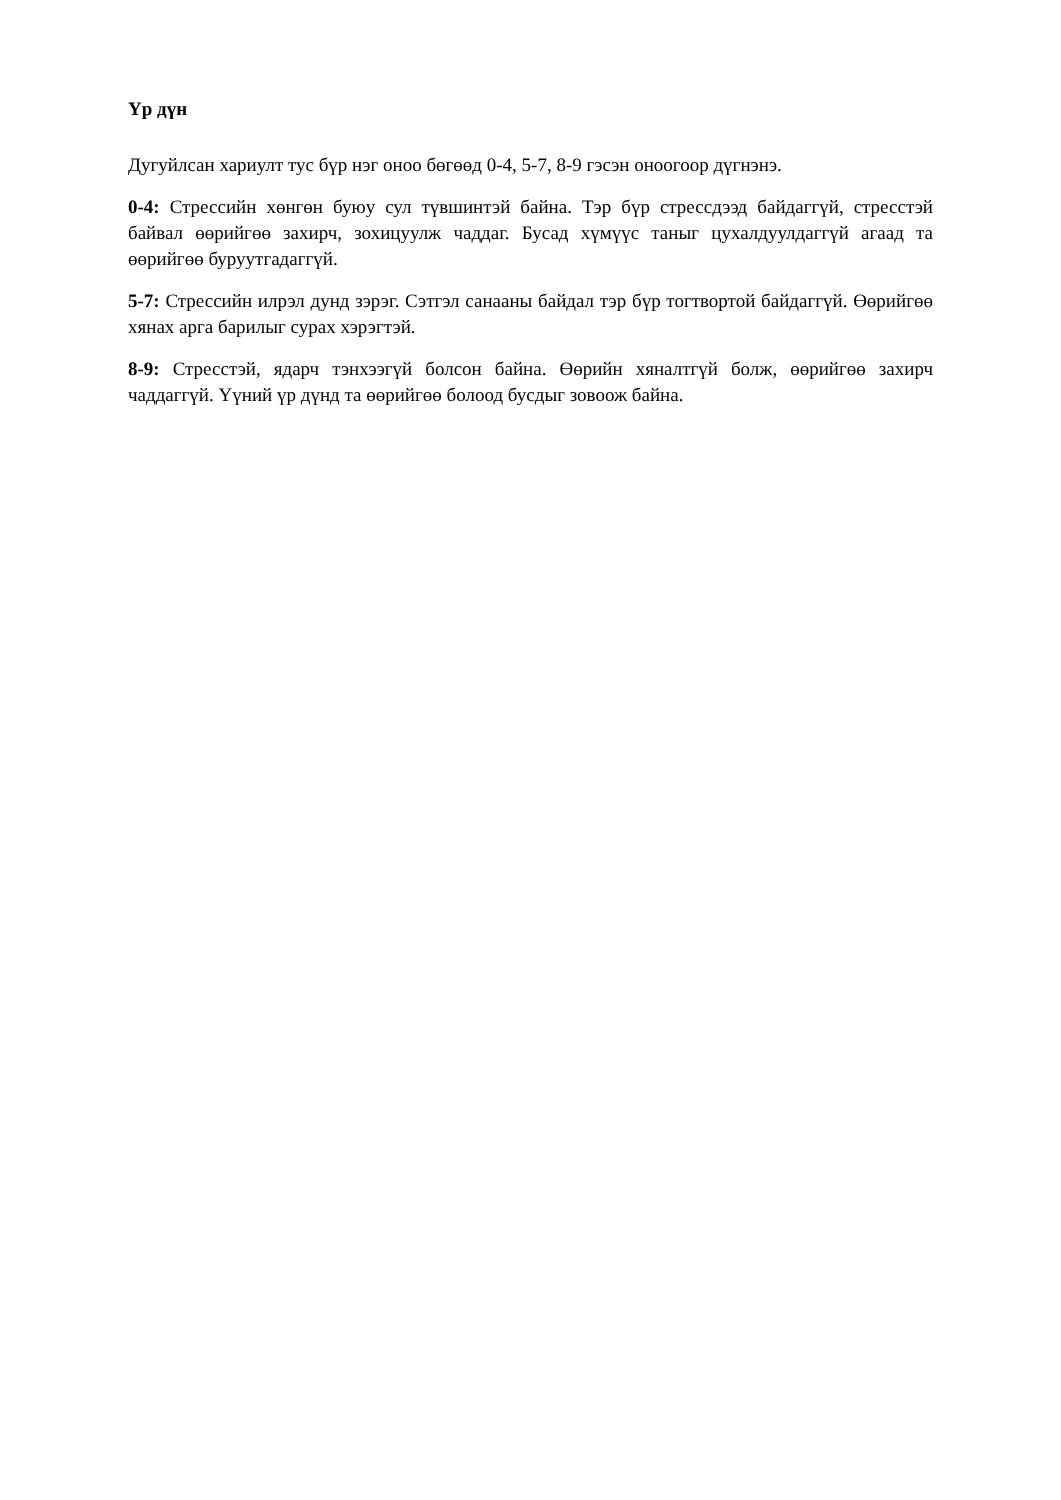Үр дүн
Дугуйлсан хариулт тус бүр нэг оноо бөгөөд 0-4, 5-7, 8-9 гэсэн оноогоор дүгнэнэ.
0-4: Стрессийн хөнгөн буюу сул түвшинтэй байна. Тэр бүр стрессдээд байдаггүй, стресстэй байвал өөрийгөө захирч, зохицуулж чаддаг. Бусад хүмүүс таныг цухалдуулдаггүй агаад та өөрийгөө буруутгадаггүй.
5-7: Стрессийн илрэл дунд зэрэг. Сэтгэл санааны байдал тэр бүр тогтвортой байдаггүй. Өөрийгөө хянах арга барилыг сурах хэрэгтэй.
8-9: Стресстэй, ядарч тэнхээгүй болсон байна. Өөрийн хяналтгүй болж, өөрийгөө захирч чаддаггүй. Үүний үр дүнд та өөрийгөө болоод бусдыг зовоож байна.